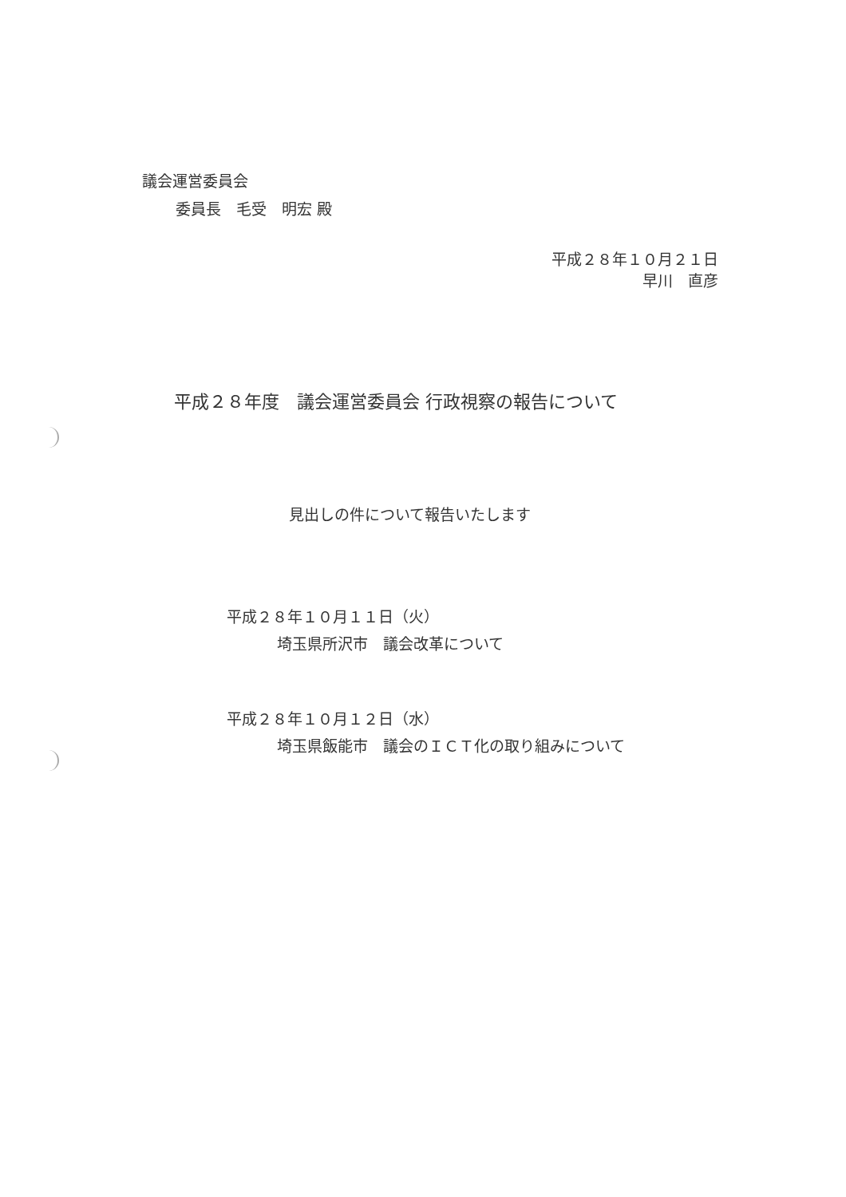議会運営委員会
委員長　毛受　明宏 殿
平成２８年１０月２１日
早川　直彦
平成２８年度　議会運営委員会 行政視察の報告について
見出しの件について報告いたします
平成２８年１０月１１日（火）
埼玉県所沢市　議会改革について
平成２８年１０月１２日（水）
埼玉県飯能市　議会のＩＣＴ化の取り組みについて